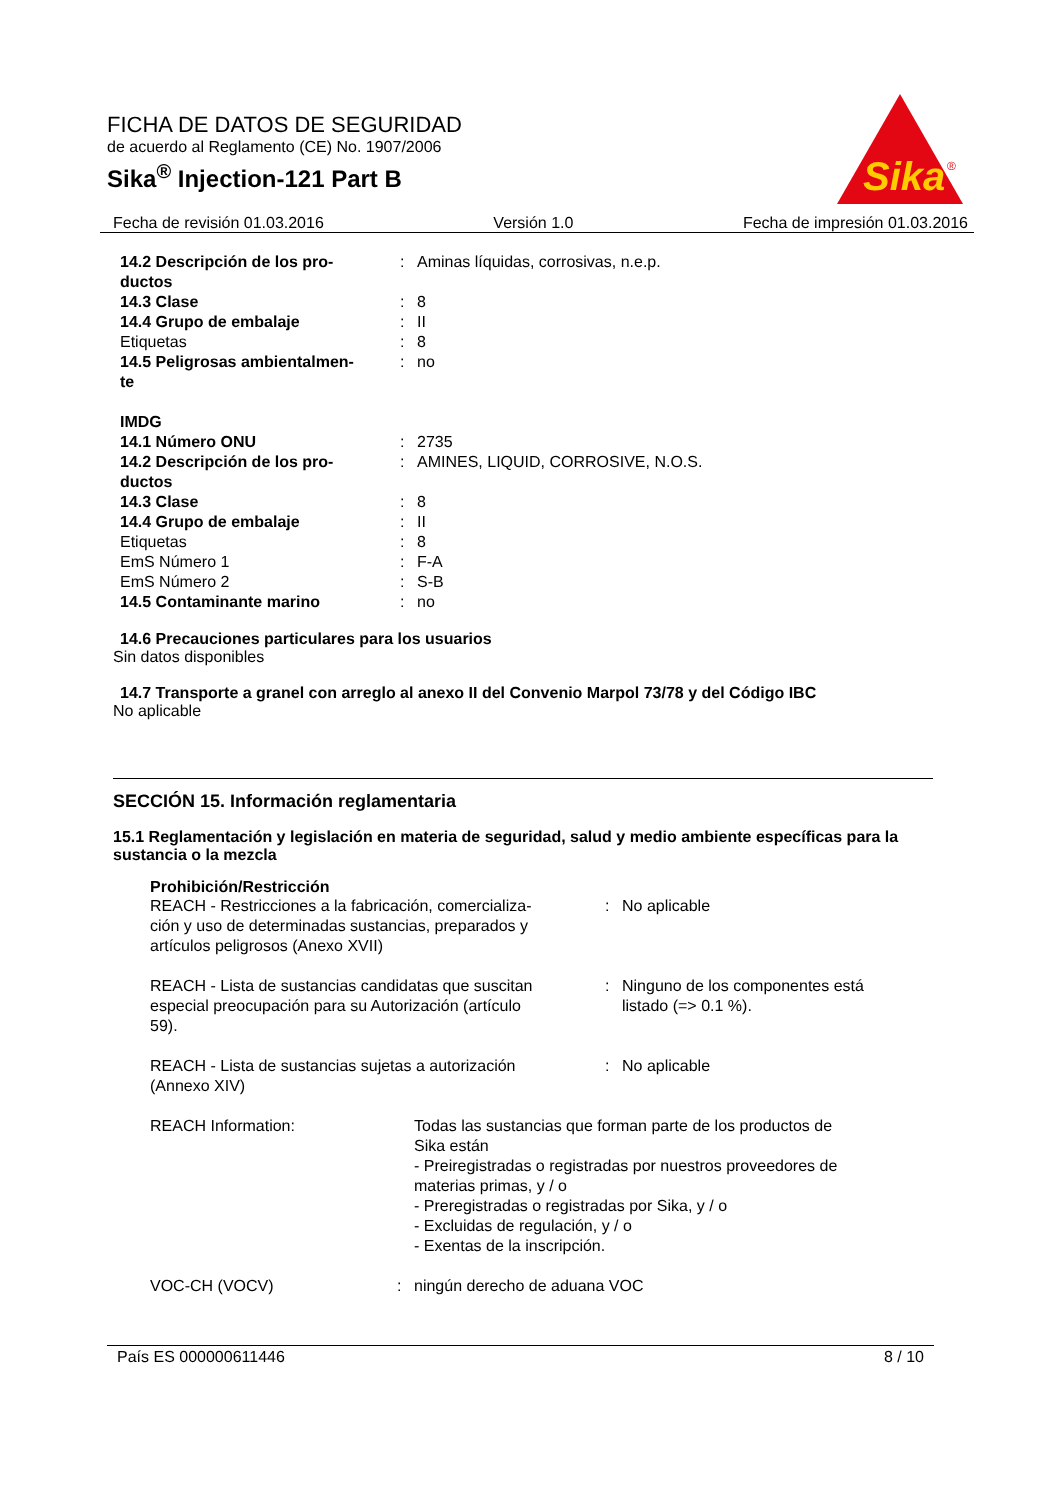FICHA DE DATOS DE SEGURIDAD
de acuerdo al Reglamento (CE) No. 1907/2006
Sika<sup>®</sup> Injection-121 Part B
Sika
®
Fecha de revisión 01.03.2016 Versión 1.0 Fecha de impresión 01.03.2016
| 14.2 Descripción de los pro- ductos | : | Aminas líquidas, corrosivas, n.e.p. |
| 14.3 Clase | : | 8 |
| 14.4 Grupo de embalaje | : | II |
| Etiquetas | : | 8 |
| 14.5 Peligrosas ambientalmen- te | : | no |
| IMDG | | |
| 14.1 Número ONU | : | 2735 |
| 14.2 Descripción de los pro- ductos | : | AMINES, LIQUID, CORROSIVE, N.O.S. |
| 14.3 Clase | : | 8 |
| 14.4 Grupo de embalaje | : | II |
| Etiquetas | : | 8 |
| EmS Número 1 | : | F-A |
| EmS Número 2 | : | S-B |
| 14.5 Contaminante marino | : | no |
14.6 Precauciones particulares para los usuarios
Sin datos disponibles
14.7 Transporte a granel con arreglo al anexo II del Convenio Marpol 73/78 y del Código IBC
No aplicable
SECCIÓN 15. Información reglamentaria
15.1 Reglamentación y legislación en materia de seguridad, salud y medio ambiente específicas para la sustancia o la mezcla
Prohibición/Restricción
| REACH - Restricciones a la fabricación, comercializa- ción y uso de determinadas sustancias, preparados y artículos peligrosos (Anexo XVII) | : | No aplicable |
| REACH - Lista de sustancias candidatas que suscitan especial preocupación para su Autorización (artículo 59). | : | Ninguno de los componentes está listado (=> 0.1 %). |
| REACH - Lista de sustancias sujetas a autorización (Annexo XIV) | : | No aplicable |
| REACH Information: | Todas las sustancias que forman parte de los productos de Sika están - Preiregistradas o registradas por nuestros proveedores de materias primas, y / o - Preregistradas o registradas por Sika, y / o - Excluidas de regulación, y / o - Exentas de la inscripción. |
| VOC-CH (VOCV) | : | ningún derecho de aduana VOC |
País ES 000000611446 8 / 10